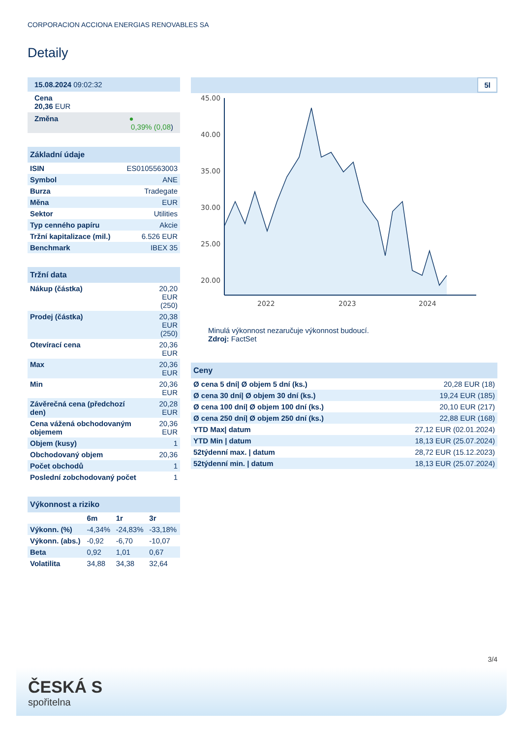CORPORACION ACCIONA ENERGIAS RENOVABLES SA
Detaily
| 15.08.2024 09:02:32 |
| Cena 20,36 EUR |
| Změna ● 0,39% (0,08 ) |
| Základní údaje | |
| --- | --- |
| ISIN | ES0105563003 |
| Symbol | ANE |
| Burza | Tradegate |
| Měna | EUR |
| Sektor | Utilities |
| Typ cenného papíru | Akcie |
| Tržní kapitalizace (mil.) | 6.526 EUR |
| Benchmark | IBEX 35 |
| Tržní data | |
| --- | --- |
| Nákup (částka) | 20,20 EUR (250) |
| Prodej (částka) | 20,38 EUR (250) |
| Otevírací cena | 20,36 EUR |
| Max | 20,36 EUR |
| Min | 20,36 EUR |
| Závěrečná cena (předchozí den) | 20,28 EUR |
| Cena vážená obchodovaným objemem | 20,36 EUR |
| Objem (kusy) | 1 |
| Obchodovaný objem | 20,36 |
| Počet obchodů | 1 |
| Poslední zobchodovaný počet | 1 |
| Výkonnost a riziko | | | |
| --- | --- | --- | --- |
| | 6m | 1r | 3r |
| Výkonn. (%) | -4,34% | -24,83% | -33,18% |
| Výkonn. (abs.) | -0,92 | -6,70 | -10,07 |
| Beta | 0,92 | 1,01 | 0,67 |
| Volatilita | 34,88 | 34,38 | 32,64 |
5l
45.00
40.00
35.00
30.00
25.00
20.00
2022
2023
2024
Minulá výkonnost nezaručuje výkonnost budoucí.
Zdroj: FactSet
| Ceny | |
| --- | --- |
| Ø cena 5 dní/ Ø objem 5 dní (ks.) | 20,28 EUR (18) |
| Ø cena 30 dní/ Ø objem 30 dní (ks.) | 19,24 EUR (185) |
| Ø cena 100 dní/ Ø objem 100 dní (ks.) | 20,10 EUR (217) |
| Ø cena 250 dní/ Ø objem 250 dní (ks.) | 22,88 EUR (168) |
| YTD Max/ datum | 27,12 EUR (02.01.2024) |
| YTD Min / datum | 18,13 EUR (25.07.2024) |
| 52týdenní max. / datum | 28,72 EUR (15.12.2023) |
| 52týdenní min. / datum | 18,13 EUR (25.07.2024) |
3/4
ČESKÁ S
spořitelna